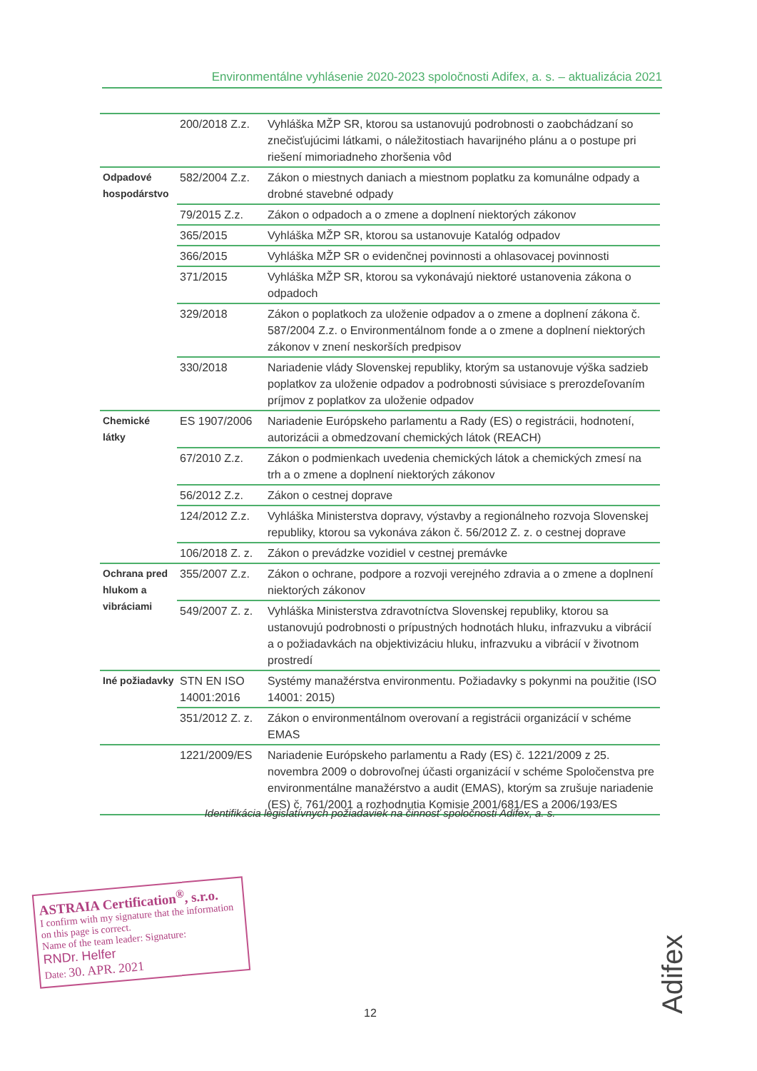Environmentálne vyhlásenie 2020-2023 spoločnosti Adifex, a. s. – aktualizácia 2021
| | 200/2018 Z.z. | Vyhláška MŽP SR, ktorou sa ustanovujú podrobnosti o zaobchádzaní so znečisťujúcimi látkami, o náležitostiach havarijného plánu a o postupe pri riešení mimoriadneho zhoršenia vôd |
| Odpadové hospodárstvo | 582/2004 Z.z. | Zákon o miestnych daniach a miestnom poplatku za komunálne odpady a drobné stavebné odpady |
| | 79/2015 Z.z. | Zákon o odpadoch a o zmene a doplnení niektorých zákonov |
| | 365/2015 | Vyhláška MŽP SR, ktorou sa ustanovuje Katalóg odpadov |
| | 366/2015 | Vyhláška MŽP SR o evidenčnej povinnosti a ohlasovacej povinnosti |
| | 371/2015 | Vyhláška MŽP SR, ktorou sa vykonávajú niektoré ustanovenia zákona o odpadoch |
| | 329/2018 | Zákon o poplatkoch za uloženie odpadov a o zmene a doplnení zákona č. 587/2004 Z.z. o Environmentálnom fonde a o zmene a doplnení niektorých zákonov v znení neskorších predpisov |
| | 330/2018 | Nariadenie vlády Slovenskej republiky, ktorým sa ustanovuje výška sadzieb poplatkov za uloženie odpadov a podrobnosti súvisiace s prerozdeľovaním príjmov z poplatkov za uloženie odpadov |
| Chemické látky | ES 1907/2006 | Nariadenie Európskeho parlamentu a Rady (ES) o registrácii, hodnotení, autorizácii a obmedzovaní chemických látok (REACH) |
| | 67/2010 Z.z. | Zákon o podmienkach uvedenia chemických látok a chemických zmesí na trh a o zmene a doplnení niektorých zákonov |
| | 56/2012 Z.z. | Zákon o cestnej doprave |
| | 124/2012 Z.z. | Vyhláška Ministerstva dopravy, výstavby a regionálneho rozvoja Slovenskej republiky, ktorou sa vykonáva zákon č. 56/2012 Z. z. o cestnej doprave |
| | 106/2018 Z. z. | Zákon o prevádzke vozidiel v cestnej premávke |
| Ochrana pred hlukom a vibráciami | 355/2007 Z.z. | Zákon o ochrane, podpore a rozvoji verejného zdravia a o zmene a doplnení niektorých zákonov |
| | 549/2007 Z. z. | Vyhláška Ministerstva zdravotníctva Slovenskej republiky, ktorou sa ustanovujú podrobnosti o prípustných hodnotách hluku, infrazvuku a vibrácií a o požiadavkách na objektivizáciu hluku, infrazvuku a vibrácií v životnom prostredí |
| Iné požiadavky | STN EN ISO 14001:2016 | Systémy manažérstva environmentu. Požiadavky s pokynmi na použitie (ISO 14001: 2015) |
| | 351/2012 Z. z. | Zákon o environmentálnom overovaní a registrácii organizácií v schéme EMAS |
| | 1221/2009/ES | Nariadenie Európskeho parlamentu a Rady (ES) č. 1221/2009 z 25. novembra 2009 o dobrovoľnej účasti organizácií v schéme Spoločenstva pre environmentálne manažérstvo a audit (EMAS), ktorým sa zrušuje nariadenie (ES) č. 761/2001 a rozhodnutia Komisie 2001/681/ES a 2006/193/ES |
Identifikácia legislatívnych požiadaviek na činnosť spoločnosti Adifex, a. s.
ASTRAIA Certification<sup>®</sup>, s.r.o.
I confirm with my signature that the information on this page is correct.
Name of the team leader: Signature:
RNDr. Helfer
Date: 30. APR. 2021
12
Adifex